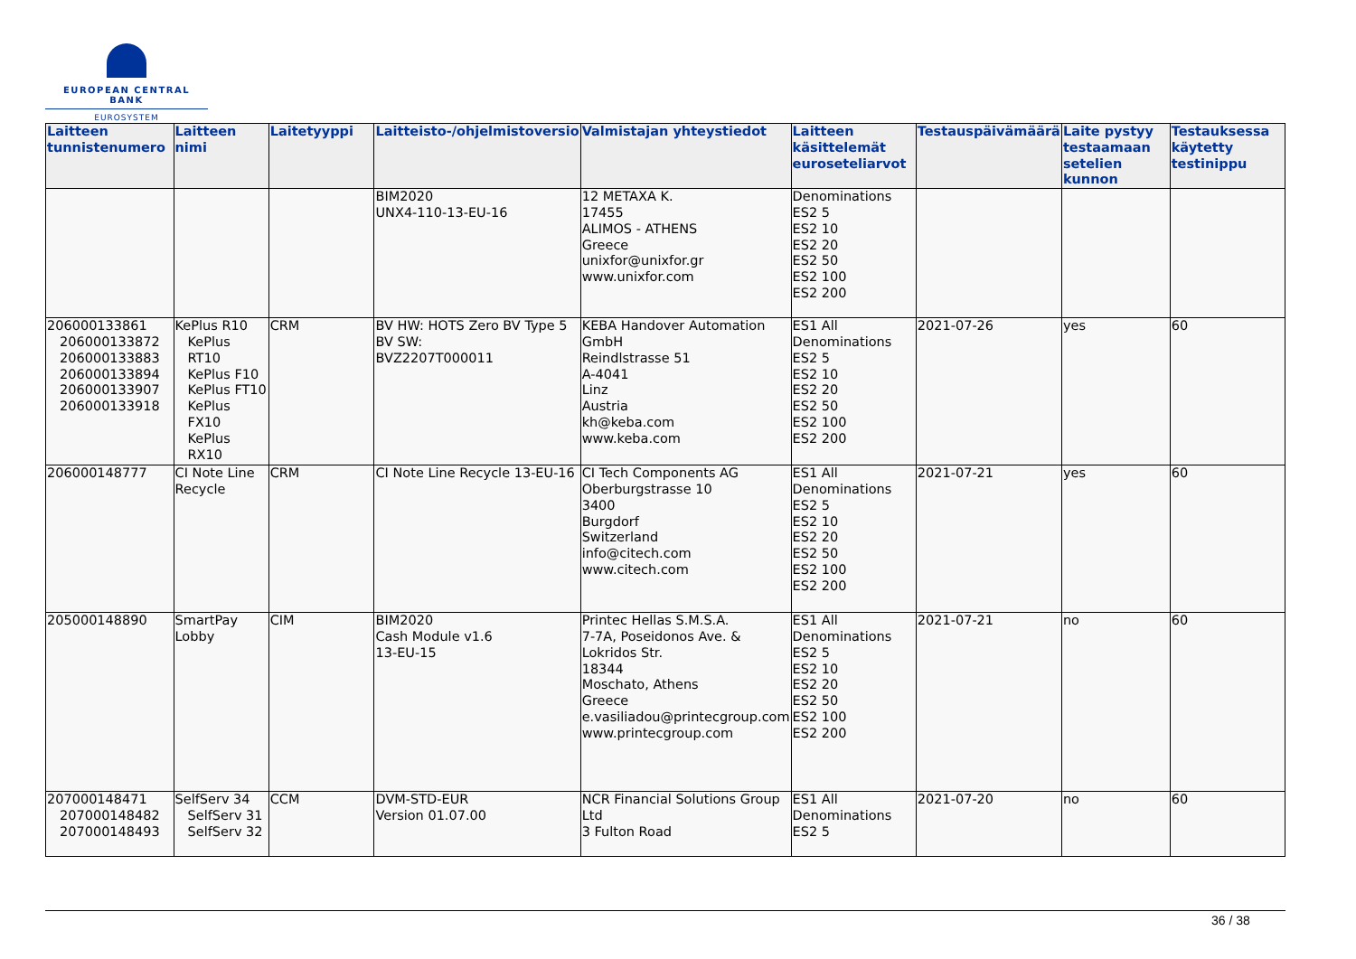EUROPEAN CENTRAL BANK
EUROSYSTEM
| Laitteen tunnistenumero | Laitteen nimi | Laitetyyppi | Laitteisto-/ohjelmistoversio | Valmistajan yhteystiedot | Laitteen käsittelemät euroseteliarvot | Testauspäivämäärä | Laite pystyy testaamaan setelien kunnon | Testauksessa käytetty testinippu |
| --- | --- | --- | --- | --- | --- | --- | --- | --- |
| | | | BIM2020 UNX4-110-13-EU-16 | 12 METAXA K. 17455 ALIMOS - ATHENS Greece unixfor@unixfor.gr www.unixfor.com | Denominations ES2 5 ES2 10 ES2 20 ES2 50 ES2 100 ES2 200 | | | |
| 206000133861 206000133872 206000133883 206000133894 206000133907 206000133918 | KePlus R10 KePlus RT10 KePlus F10 KePlus FT10 KePlus FX10 KePlus RX10 | CRM | BV HW: HOTS Zero BV Type 5 BV SW: BVZ2207T000011 | KEBA Handover Automation GmbH Reindlstrasse 51 A-4041 Linz Austria kh@keba.com www.keba.com | ES1 All Denominations ES2 5 ES2 10 ES2 20 ES2 50 ES2 100 ES2 200 | 2021-07-26 | yes | 60 |
| 206000148777 | CI Note Line Recycle | CRM | CI Note Line Recycle 13-EU-16 | CI Tech Components AG Oberburgstrasse 10 3400 Burgdorf Switzerland info@citech.com www.citech.com | ES1 All Denominations ES2 5 ES2 10 ES2 20 ES2 50 ES2 100 ES2 200 | 2021-07-21 | yes | 60 |
| 205000148890 | SmartPay Lobby | CIM | BIM2020 Cash Module v1.6 13-EU-15 | Printec Hellas S.M.S.A. 7-7A, Poseidonos Ave. & Lokridos Str. 18344 Moschato, Athens Greece e.vasiliadou@printecgroup.com www.printecgroup.com | ES1 All Denominations ES2 5 ES2 10 ES2 20 ES2 50 ES2 100 ES2 200 | 2021-07-21 | no | 60 |
| 207000148471 207000148482 207000148493 | SelfServ 34 SelfServ 31 SelfServ 32 | CCM | DVM-STD-EUR Version 01.07.00 | NCR Financial Solutions Group Ltd 3 Fulton Road | ES1 All Denominations ES2 5 | 2021-07-20 | no | 60 |
36 / 38